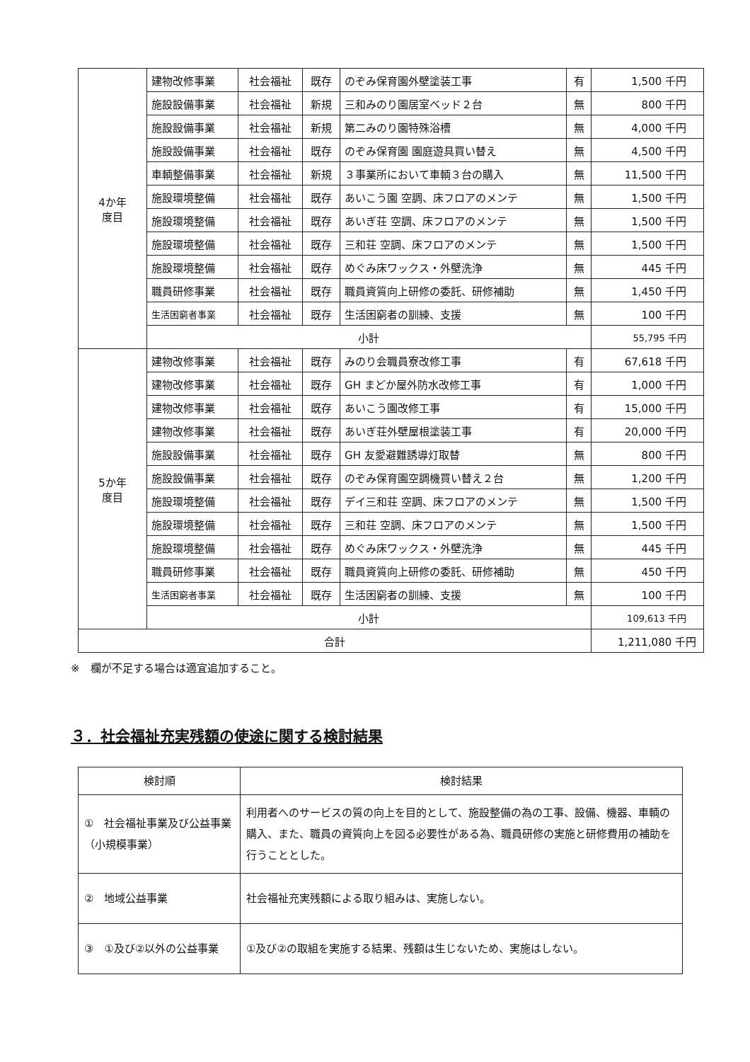| 4か年 度目 | 建物改修事業 | 社会福祉 | 既存 | のぞみ保育園外壁塗装工事 | 有 | 1,500 千円 |
| | 施設設備事業 | 社会福祉 | 新規 | 三和みのり園居室ベッド２台 | 無 | 800 千円 |
| | 施設設備事業 | 社会福祉 | 新規 | 第二みのり園特殊浴槽 | 無 | 4,000 千円 |
| | 施設設備事業 | 社会福祉 | 既存 | のぞみ保育園 園庭遊具買い替え | 無 | 4,500 千円 |
| | 車輌整備事業 | 社会福祉 | 新規 | ３事業所において車輌３台の購入 | 無 | 11,500 千円 |
| | 施設環境整備 | 社会福祉 | 既存 | あいこう園 空調、床フロアのメンテ | 無 | 1,500 千円 |
| | 施設環境整備 | 社会福祉 | 既存 | あいぎ荘 空調、床フロアのメンテ | 無 | 1,500 千円 |
| | 施設環境整備 | 社会福祉 | 既存 | 三和荘 空調、床フロアのメンテ | 無 | 1,500 千円 |
| | 施設環境整備 | 社会福祉 | 既存 | めぐみ床ワックス・外壁洗浄 | 無 | 445 千円 |
| | 職員研修事業 | 社会福祉 | 既存 | 職員資質向上研修の委託、研修補助 | 無 | 1,450 千円 |
| | 生活困窮者事業 | 社会福祉 | 既存 | 生活困窮者の訓練、支援 | 無 | 100 千円 |
| | 小計 | | | | | 55,795 千円 |
| 5か年 度目 | 建物改修事業 | 社会福祉 | 既存 | みのり会職員寮改修工事 | 有 | 67,618 千円 |
| | 建物改修事業 | 社会福祉 | 既存 | GH まどか屋外防水改修工事 | 有 | 1,000 千円 |
| | 建物改修事業 | 社会福祉 | 既存 | あいこう園改修工事 | 有 | 15,000 千円 |
| | 建物改修事業 | 社会福祉 | 既存 | あいぎ荘外壁屋根塗装工事 | 有 | 20,000 千円 |
| | 施設設備事業 | 社会福祉 | 既存 | GH 友愛避難誘導灯取替 | 無 | 800 千円 |
| | 施設設備事業 | 社会福祉 | 既存 | のぞみ保育園空調機買い替え２台 | 無 | 1,200 千円 |
| | 施設環境整備 | 社会福祉 | 既存 | デイ三和荘 空調、床フロアのメンテ | 無 | 1,500 千円 |
| | 施設環境整備 | 社会福祉 | 既存 | 三和荘 空調、床フロアのメンテ | 無 | 1,500 千円 |
| | 施設環境整備 | 社会福祉 | 既存 | めぐみ床ワックス・外壁洗浄 | 無 | 445 千円 |
| | 職員研修事業 | 社会福祉 | 既存 | 職員資質向上研修の委託、研修補助 | 無 | 450 千円 |
| | 生活困窮者事業 | 社会福祉 | 既存 | 生活困窮者の訓練、支援 | 無 | 100 千円 |
| | 小計 | | | | | 109,613 千円 |
| 合計 | | | | | | 1,211,080 千円 |
※　欄が不足する場合は適宜追加すること。
３．社会福祉充実残額の使途に関する検討結果
| 検討順 | 検討結果 |
| ① 社会福祉事業及び公益事業（小規模事業） | 利用者へのサービスの質の向上を目的として、施設整備の為の工事、設備、機器、車輌の購入、また、職員の資質向上を図る必要性がある為、職員研修の実施と研修費用の補助を行うこととした。 |
| ② 地域公益事業 | 社会福祉充実残額による取り組みは、実施しない。 |
| ③ ①及び②以外の公益事業 | ①及び②の取組を実施する結果、残額は生じないため、実施はしない。 |